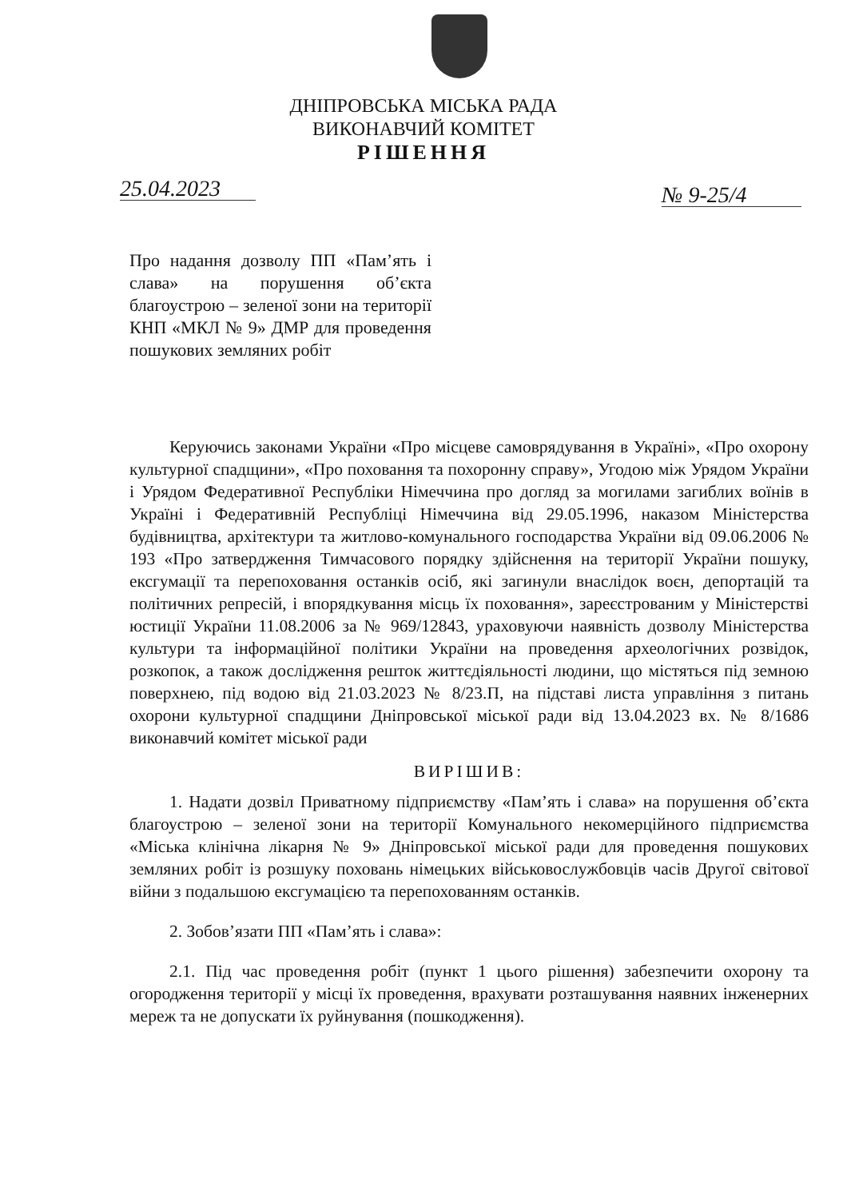ДНІПРОВСЬКА МІСЬКА РАДА
ВИКОНАВЧИЙ КОМІТЕТ
РІШЕННЯ
25.04.2023 № 9-25/4
Про надання дозволу ПП «Пам’ять і слава» на порушення об’єкта благоустрою – зеленої зони на території КНП «МКЛ № 9» ДМР для проведення пошукових земляних робіт
Керуючись законами України «Про місцеве самоврядування в Україні», «Про охорону культурної спадщини», «Про поховання та похоронну справу», Угодою між Урядом України і Урядом Федеративної Республіки Німеччина про догляд за могилами загиблих воїнів в Україні і Федеративній Республіці Німеччина від 29.05.1996, наказом Міністерства будівництва, архітектури та житлово-комунального господарства України від 09.06.2006 № 193 «Про затвердження Тимчасового порядку здійснення на території України пошуку, ексгумації та перепоховання останків осіб, які загинули внаслідок воєн, депортацій та політичних репресій, і впорядкування місць їх поховання», зареєстрованим у Міністерстві юстиції України 11.08.2006 за № 969/12843, ураховуючи наявність дозволу Міністерства культури та інформаційної політики України на проведення археологічних розвідок, розкопок, а також дослідження решток життєдіяльності людини, що містяться під земною поверхнею, під водою від 21.03.2023 № 8/23.П, на підставі листа управління з питань охорони культурної спадщини Дніпровської міської ради від 13.04.2023 вх. № 8/1686 виконавчий комітет міської ради
ВИРІШИВ:
1. Надати дозвіл Приватному підприємству «Пам’ять і слава» на порушення об’єкта благоустрою – зеленої зони на території Комунального некомерційного підприємства «Міська клінічна лікарня № 9» Дніпровської міської ради для проведення пошукових земляних робіт із розшуку поховань німецьких військовослужбовців часів Другої світової війни з подальшою ексгумацією та перепохованням останків.
2. Зобов’язати ПП «Пам’ять і слава»:
2.1. Під час проведення робіт (пункт 1 цього рішення) забезпечити охорону та огородження території у місці їх проведення, врахувати розташування наявних інженерних мереж та не допускати їх руйнування (пошкодження).